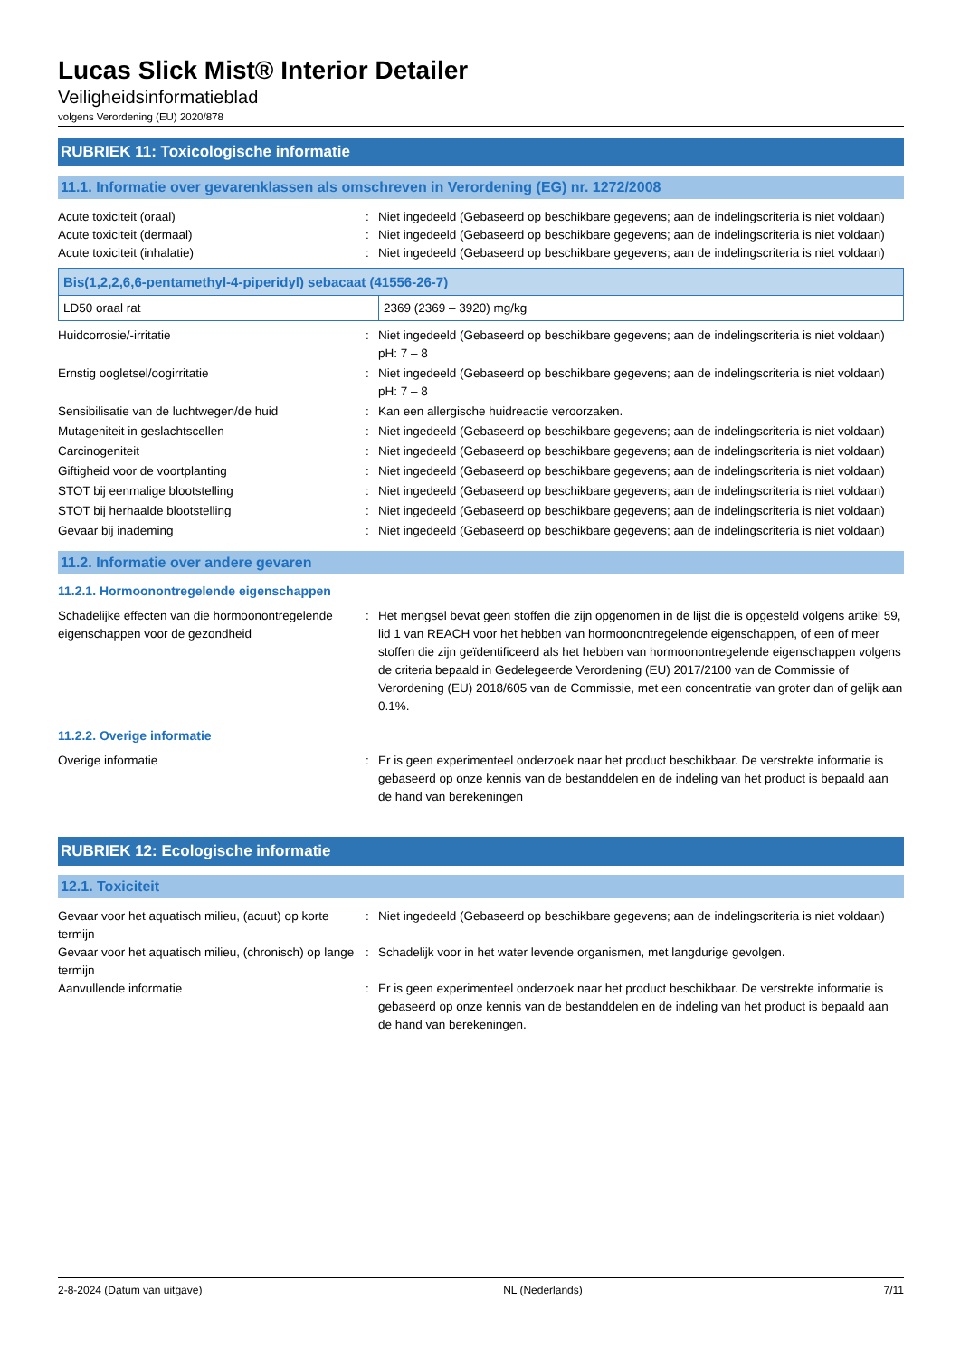Lucas Slick Mist® Interior Detailer
Veiligheidsinformatieblad
volgens Verordening (EU) 2020/878
RUBRIEK 11: Toxicologische informatie
11.1. Informatie over gevarenklassen als omschreven in Verordening (EG) nr. 1272/2008
Acute toxiciteit (oraal) : Niet ingedeeld (Gebaseerd op beschikbare gegevens; aan de indelingscriteria is niet voldaan)
Acute toxiciteit (dermaal) : Niet ingedeeld (Gebaseerd op beschikbare gegevens; aan de indelingscriteria is niet voldaan)
Acute toxiciteit (inhalatie) : Niet ingedeeld (Gebaseerd op beschikbare gegevens; aan de indelingscriteria is niet voldaan)
| Bis(1,2,2,6,6-pentamethyl-4-piperidyl) sebacaat (41556-26-7) | |
| --- | --- |
| LD50 oraal rat | 2369 (2369 – 3920) mg/kg |
Huidcorrosie/-irritatie : Niet ingedeeld (Gebaseerd op beschikbare gegevens; aan de indelingscriteria is niet voldaan)
pH: 7 – 8
Ernstig oogletsel/oogirritatie : Niet ingedeeld (Gebaseerd op beschikbare gegevens; aan de indelingscriteria is niet voldaan)
pH: 7 – 8
Sensibilisatie van de luchtwegen/de huid : Kan een allergische huidreactie veroorzaken.
Mutageniteit in geslachtscellen : Niet ingedeeld (Gebaseerd op beschikbare gegevens; aan de indelingscriteria is niet voldaan)
Carcinogeniteit : Niet ingedeeld (Gebaseerd op beschikbare gegevens; aan de indelingscriteria is niet voldaan)
Giftigheid voor de voortplanting : Niet ingedeeld (Gebaseerd op beschikbare gegevens; aan de indelingscriteria is niet voldaan)
STOT bij eenmalige blootstelling : Niet ingedeeld (Gebaseerd op beschikbare gegevens; aan de indelingscriteria is niet voldaan)
STOT bij herhaalde blootstelling : Niet ingedeeld (Gebaseerd op beschikbare gegevens; aan de indelingscriteria is niet voldaan)
Gevaar bij inademing : Niet ingedeeld (Gebaseerd op beschikbare gegevens; aan de indelingscriteria is niet voldaan)
11.2. Informatie over andere gevaren
11.2.1. Hormoonontregelende eigenschappen
Schadelijke effecten van die hormoonontregelende eigenschappen voor de gezondheid
: Het mengsel bevat geen stoffen die zijn opgenomen in de lijst die is opgesteld volgens artikel 59, lid 1 van REACH voor het hebben van hormoonontregelende eigenschappen, of een of meer stoffen die zijn geïdentificeerd als het hebben van hormoonontregelende eigenschappen volgens de criteria bepaald in Gedelegeerde Verordening (EU) 2017/2100 van de Commissie of Verordening (EU) 2018/605 van de Commissie, met een concentratie van groter dan of gelijk aan 0.1%.
11.2.2. Overige informatie
Overige informatie : Er is geen experimenteel onderzoek naar het product beschikbaar. De verstrekte informatie is gebaseerd op onze kennis van de bestanddelen en de indeling van het product is bepaald aan de hand van berekeningen
RUBRIEK 12: Ecologische informatie
12.1. Toxiciteit
Gevaar voor het aquatisch milieu, (acuut) op korte termijn
: Niet ingedeeld (Gebaseerd op beschikbare gegevens; aan de indelingscriteria is niet voldaan)
Gevaar voor het aquatisch milieu, (chronisch) op lange termijn
: Schadelijk voor in het water levende organismen, met langdurige gevolgen.
Aanvullende informatie : Er is geen experimenteel onderzoek naar het product beschikbaar. De verstrekte informatie is gebaseerd op onze kennis van de bestanddelen en de indeling van het product is bepaald aan de hand van berekeningen.
2-8-2024 (Datum van uitgave) NL (Nederlands) 7/11